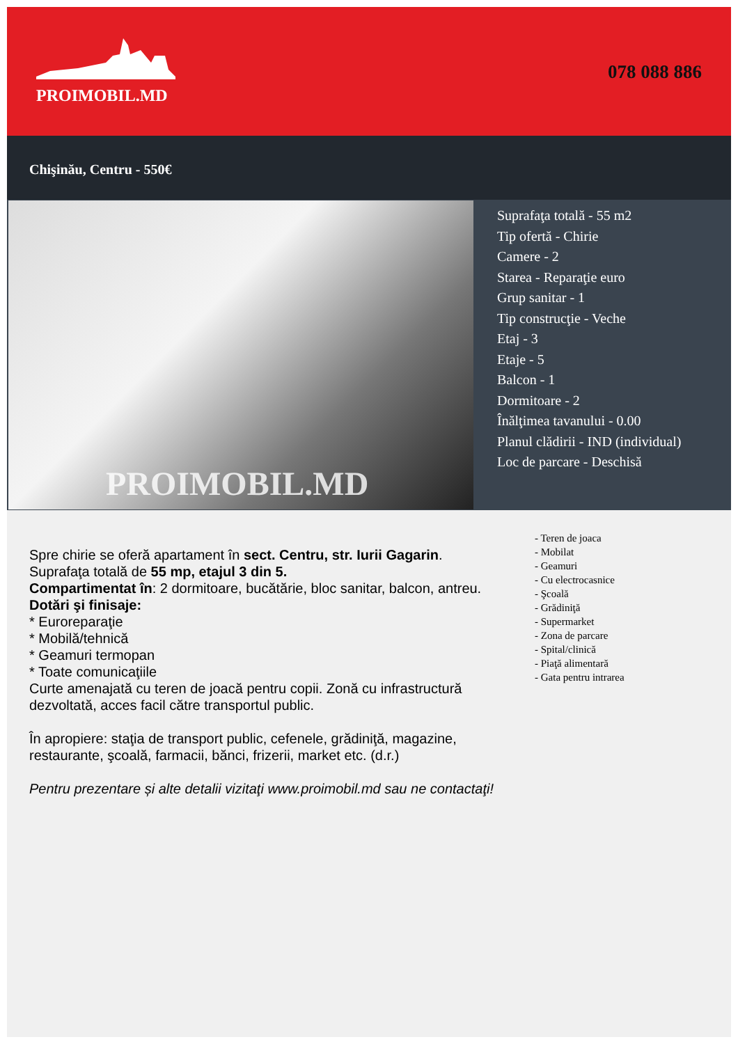PROIMOBIL.MD
078 088 886
Chişinău, Centru - 550€
PROIMOBIL.MD
Suprafaţa totală - 55 m2
Tip ofertă - Chirie
Camere - 2
Starea - Reparaţie euro
Grup sanitar - 1
Tip construcţie - Veche
Etaj - 3
Etaje - 5
Balcon - 1
Dormitoare - 2
Înălţimea tavanului - 0.00
Planul clădirii - IND (individual)
Loc de parcare - Deschisă
Spre chirie se oferă apartament în sect. Centru, str. Iurii Gagarin.
Suprafaţa totală de 55 mp, etajul 3 din 5.
Compartimentat în: 2 dormitoare, bucătărie, bloc sanitar, balcon, antreu.
Dotări şi finisaje:
* Euroreparaţie
* Mobilă/tehnică
* Geamuri termopan
* Toate comunicaţiile
Curte amenajată cu teren de joacă pentru copii. Zonă cu infrastructură dezvoltată, acces facil către transportul public.
În apropiere: staţia de transport public, cefenele, grădiniţă, magazine, restaurante, şcoală, farmacii, bănci, frizerii, market etc. (d.r.)
Pentru prezentare și alte detalii vizitaţi www.proimobil.md sau ne contactaţi!
- Teren de joaca
- Mobilat
- Geamuri
- Cu electrocasnice
- Şcoală
- Grădiniţă
- Supermarket
- Zona de parcare
- Spital/clinică
- Piaţă alimentară
- Gata pentru intrarea